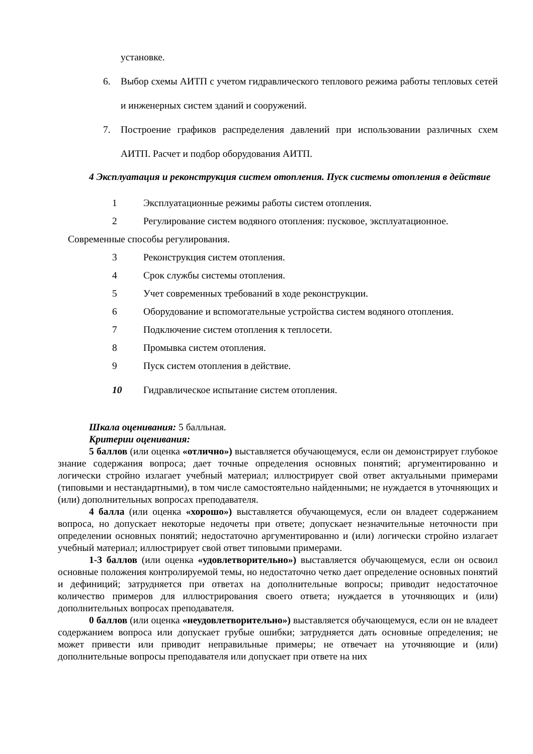установке.
6. Выбор схемы АИТП с учетом гидравлического теплового режима работы тепловых сетей и инженерных систем зданий и сооружений.
7. Построение графиков распределения давлений при использовании различных схем АИТП. Расчет и подбор оборудования АИТП.
4 Эксплуатация и реконструкция систем отопления. Пуск системы отопления в действие
1 Эксплуатационные режимы работы систем отопления.
2 Регулирование систем водяного отопления: пусковое, эксплуатационное.
Современные способы регулирования.
3 Реконструкция систем отопления.
4 Срок службы системы отопления.
5 Учет современных требований в ходе реконструкции.
6 Оборудование и вспомогательные устройства систем водяного отопления.
7 Подключение систем отопления к теплосети.
8 Промывка систем отопления.
9 Пуск систем отопления в действие.
10 Гидравлическое испытание систем отопления.
Шкала оценивания: 5 балльная.
Критерии оценивания:
5 баллов (или оценка «отлично») выставляется обучающемуся, если он демонстрирует глубокое знание содержания вопроса; дает точные определения основных понятий; аргументированно и логически стройно излагает учебный материал; иллюстрирует свой ответ актуальными примерами (типовыми и нестандартными), в том числе самостоятельно найденными; не нуждается в уточняющих и (или) дополнительных вопросах преподавателя.
4 балла (или оценка «хорошо») выставляется обучающемуся, если он владеет содержанием вопроса, но допускает некоторые недочеты при ответе; допускает незначительные неточности при определении основных понятий; недостаточно аргументированно и (или) логически стройно излагает учебный материал; иллюстрирует свой ответ типовыми примерами.
1-3 баллов (или оценка «удовлетворительно») выставляется обучающемуся, если он освоил основные положения контролируемой темы, но недостаточно четко дает определение основных понятий и дефиниций; затрудняется при ответах на дополнительные вопросы; приводит недостаточное количество примеров для иллюстрирования своего ответа; нуждается в уточняющих и (или) дополнительных вопросах преподавателя.
0 баллов (или оценка «неудовлетворительно») выставляется обучающемуся, если он не владеет содержанием вопроса или допускает грубые ошибки; затрудняется дать основные определения; не может привести или приводит неправильные примеры; не отвечает на уточняющие и (или) дополнительные вопросы преподавателя или допускает при ответе на них